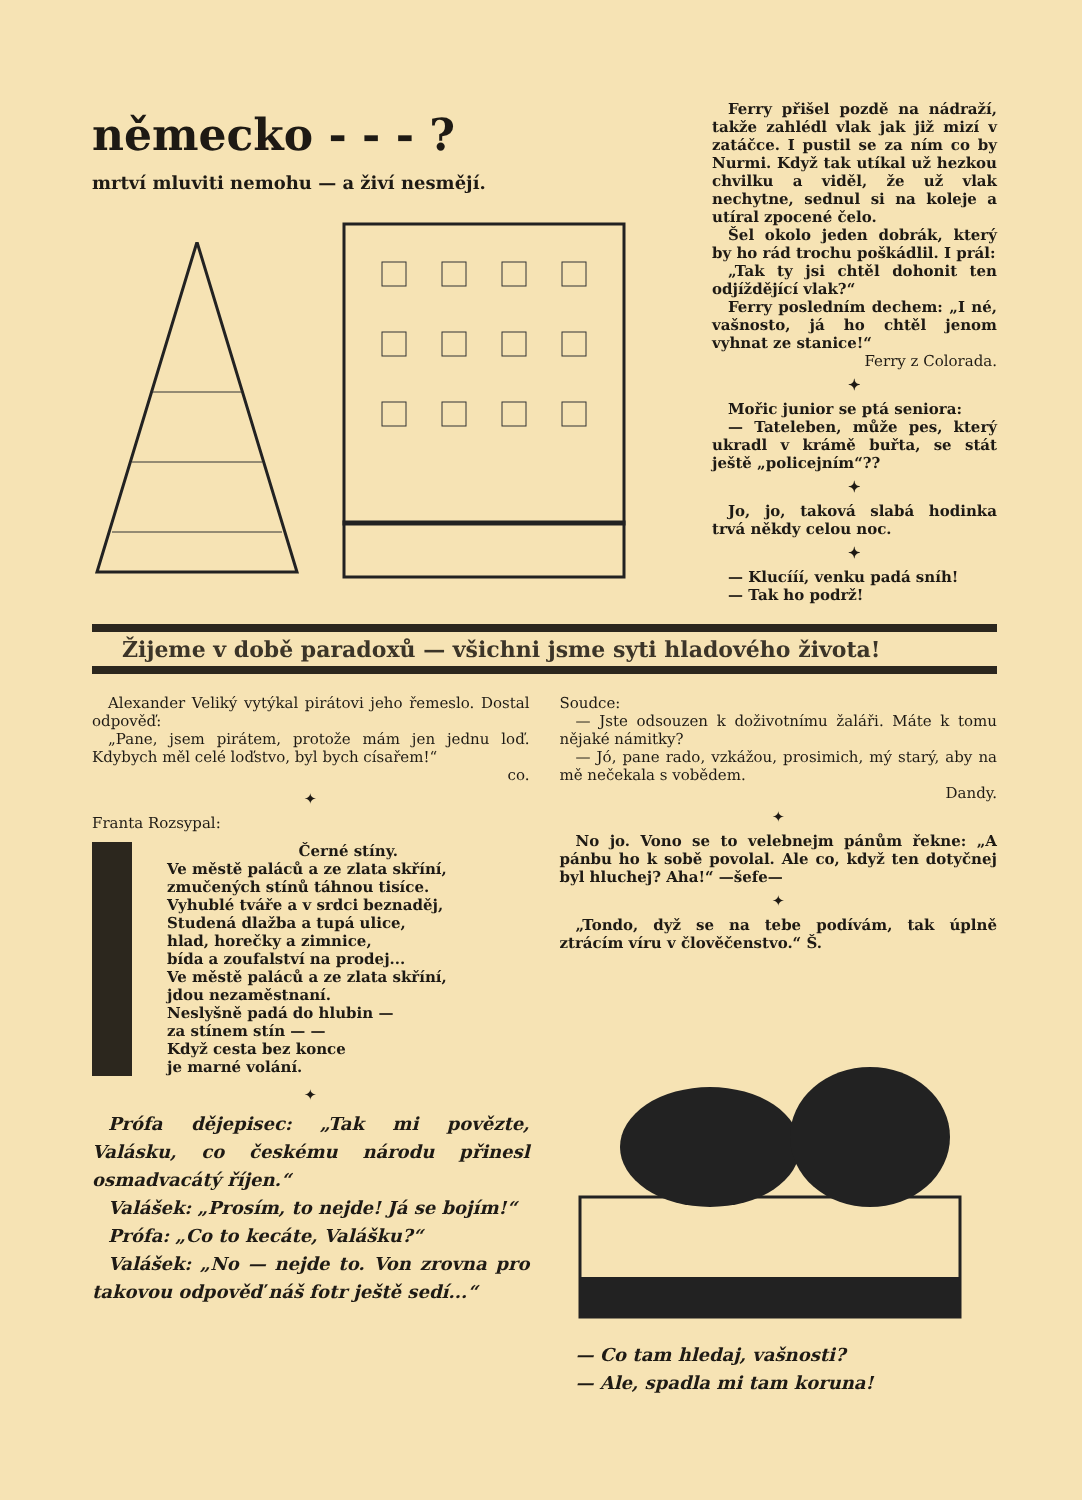německo - - - ?
mrtví mluviti nemohu — a živí nesmějí.
Ferry přišel pozdě na nádraží, takže zahlédl vlak jak již mizí v zatáčce. I pustil se za ním co by Nurmi. Když tak utíkal už hezkou chvilku a viděl, že už vlak nechytne, sednul si na koleje a utíral zpocené čelo.
Šel okolo jeden dobrák, který by ho rád trochu poškádlil. I prál:
„Tak ty jsi chtěl dohonit ten odjíždějící vlak?“
Ferry posledním dechem: „I né, vašnosto, já ho chtěl jenom vyhnat ze stanice!“
Ferry z Colorada.
✦
Mořic junior se ptá seniora:
— Tateleben, může pes, který ukradl v krámě buřta, se stát ještě „policejním“??
✦
Jo, jo, taková slabá hodinka trvá někdy celou noc.
✦
— Klucííí, venku padá sníh!
— Tak ho podrž!
Žijeme v době paradoxů — všichni jsme syti hladového života!
Alexander Veliký vytýkal pirátovi jeho řemeslo. Dostal odpověď:
„Pane, jsem pirátem, protože mám jen jednu loď. Kdybych měl celé loďstvo, byl bych císařem!“
co.
✦
Franta Rozsypal:
Černé stíny.
Ve městě paláců a ze zlata skříní,
zmučených stínů táhnou tisíce.
Vyhublé tváře a v srdci beznaděj,
Studená dlažba a tupá ulice,
hlad, horečky a zimnice,
bída a zoufalství na prodej...
Ve městě paláců a ze zlata skříní,
jdou nezaměstnaní.
Neslyšně padá do hlubin —
za stínem stín — —
Když cesta bez konce
je marné volání.
✦
Prófa dějepisec: „Tak mi povězte, Valásku, co českému národu přinesl osmadvacátý říjen.“
Valášek: „Prosím, to nejde! Já se bojím!“
Prófa: „Co to kecáte, Valášku?“
Valášek: „No — nejde to. Von zrovna pro takovou odpověď náš fotr ještě sedí...“
Soudce:
— Jste odsouzen k doživotnímu žaláři. Máte k tomu nějaké námitky?
— Jó, pane rado, vzkážou, prosimich, mý starý, aby na mě nečekala s vobědem.
Dandy.
✦
No jo. Vono se to velebnejm pánům řekne: „A pánbu ho k sobě povolal. Ale co, když ten dotyčnej byl hluchej? Aha!“ —šefe—
✦
„Tondo, dyž se na tebe podívám, tak úplně ztrácím víru v člověčenstvo.“ Š.
— Co tam hledaj, vašnosti?
— Ale, spadla mi tam koruna!